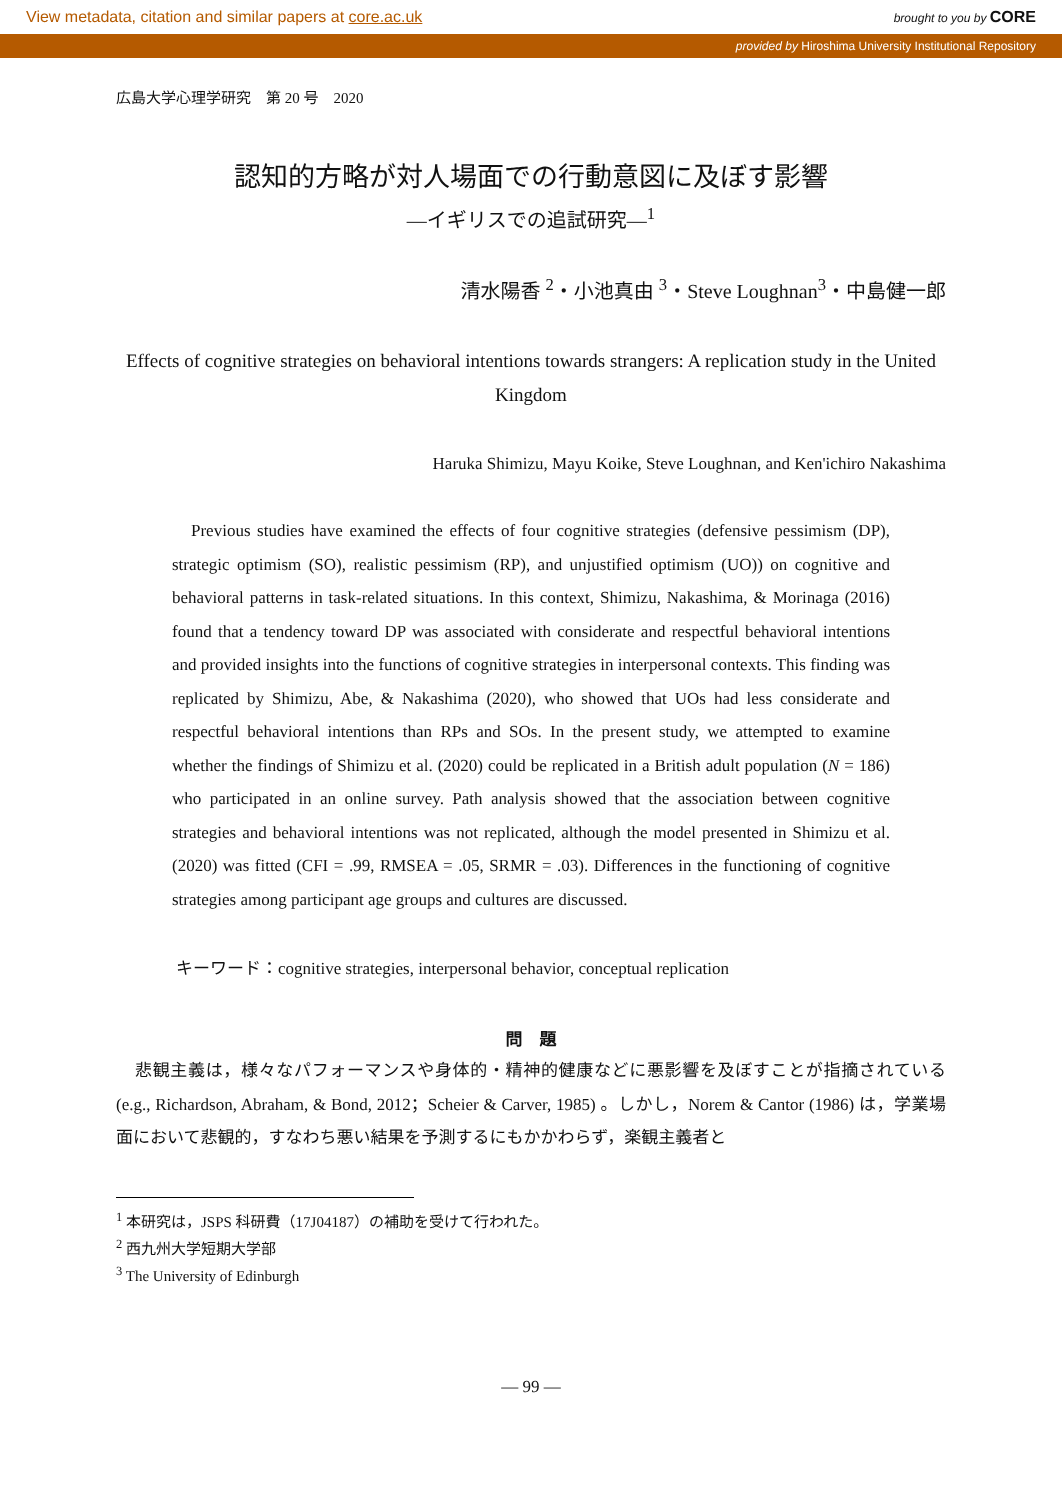View metadata, citation and similar papers at core.ac.uk brought to you by CORE
provided by Hiroshima University Institutional Repository
広島大学心理学研究　第 20 号　2020
認知的方略が対人場面での行動意図に及ぼす影響
―イギリスでの追試研究―<sup>1</sup>
清水陽香 <sup>2</sup>・小池真由 <sup>3</sup>・Steve Loughnan<sup>3</sup>・中島健一郎
Effects of cognitive strategies on behavioral intentions towards strangers: A replication study in the United Kingdom
Haruka Shimizu, Mayu Koike, Steve Loughnan, and Ken'ichiro Nakashima
Previous studies have examined the effects of four cognitive strategies (defensive pessimism (DP), strategic optimism (SO), realistic pessimism (RP), and unjustified optimism (UO)) on cognitive and behavioral patterns in task-related situations. In this context, Shimizu, Nakashima, & Morinaga (2016) found that a tendency toward DP was associated with considerate and respectful behavioral intentions and provided insights into the functions of cognitive strategies in interpersonal contexts. This finding was replicated by Shimizu, Abe, & Nakashima (2020), who showed that UOs had less considerate and respectful behavioral intentions than RPs and SOs. In the present study, we attempted to examine whether the findings of Shimizu et al. (2020) could be replicated in a British adult population (N = 186) who participated in an online survey. Path analysis showed that the association between cognitive strategies and behavioral intentions was not replicated, although the model presented in Shimizu et al. (2020) was fitted (CFI = .99, RMSEA = .05, SRMR = .03). Differences in the functioning of cognitive strategies among participant age groups and cultures are discussed.
キーワード：cognitive strategies, interpersonal behavior, conceptual replication
問　題
悲観主義は，様々なパフォーマンスや身体的・精神的健康などに悪影響を及ぼすことが指摘されている (e.g., Richardson, Abraham, & Bond, 2012；Scheier & Carver, 1985) 。しかし，Norem & Cantor (1986) は，学業場面において悲観的，すなわち悪い結果を予測するにもかかわらず，楽観主義者と
<sup>1</sup> 本研究は，JSPS 科研費（17J04187）の補助を受けて行われた。
<sup>2</sup> 西九州大学短期大学部
<sup>3</sup> The University of Edinburgh
— 99 —